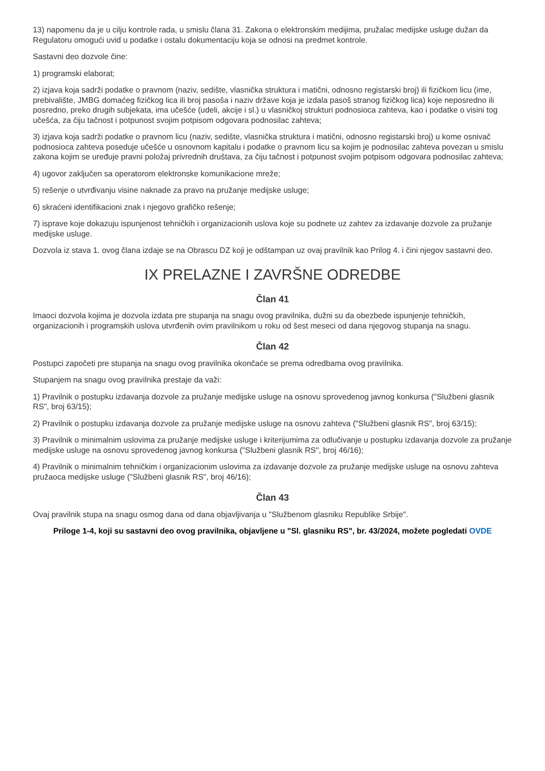13) napomenu da je u cilju kontrole rada, u smislu člana 31. Zakona o elektronskim medijima, pružalac medijske usluge dužan da Regulatoru omogući uvid u podatke i ostalu dokumentaciju koja se odnosi na predmet kontrole.
Sastavni deo dozvole čine:
1) programski elaborat;
2) izjava koja sadrži podatke o pravnom (naziv, sedište, vlasnička struktura i matični, odnosno registarski broj) ili fizičkom licu (ime, prebivalište, JMBG domaćeg fizičkog lica ili broj pasoša i naziv države koja je izdala pasoš stranog fizičkog lica) koje neposredno ili posredno, preko drugih subjekata, ima učešće (udeli, akcije i sl.) u vlasničkoj strukturi podnosioca zahteva, kao i podatke o visini tog učešća, za čiju tačnost i potpunost svojim potpisom odgovara podnosilac zahteva;
3) izjava koja sadrži podatke o pravnom licu (naziv, sedište, vlasnička struktura i matični, odnosno registarski broj) u kome osnivač podnosioca zahteva poseduje učešće u osnovnom kapitalu i podatke o pravnom licu sa kojim je podnosilac zahteva povezan u smislu zakona kojim se uređuje pravni položaj privrednih društava, za čiju tačnost i potpunost svojim potpisom odgovara podnosilac zahteva;
4) ugovor zaključen sa operatorom elektronske komunikacione mreže;
5) rešenje o utvrđivanju visine naknade za pravo na pružanje medijske usluge;
6) skraćeni identifikacioni znak i njegovo grafičko rešenje;
7) isprave koje dokazuju ispunjenost tehničkih i organizacionih uslova koje su podnete uz zahtev za izdavanje dozvole za pružanje medijske usluge.
Dozvola iz stava 1. ovog člana izdaje se na Obrascu DZ koji je odštampan uz ovaj pravilnik kao Prilog 4. i čini njegov sastavni deo.
IX PRELAZNE I ZAVRŠNE ODREDBE
Član 41
Imaoci dozvola kojima je dozvola izdata pre stupanja na snagu ovog pravilnika, dužni su da obezbede ispunjenje tehničkih, organizacionih i programskih uslova utvrđenih ovim pravilnikom u roku od šest meseci od dana njegovog stupanja na snagu.
Član 42
Postupci započeti pre stupanja na snagu ovog pravilnika okončaće se prema odredbama ovog pravilnika.
Stupanjem na snagu ovog pravilnika prestaje da važi:
1) Pravilnik o postupku izdavanja dozvole za pružanje medijske usluge na osnovu sprovedenog javnog konkursa ("Službeni glasnik RS", broj 63/15);
2) Pravilnik o postupku izdavanja dozvole za pružanje medijske usluge na osnovu zahteva ("Službeni glasnik RS", broj 63/15);
3) Pravilnik o minimalnim uslovima za pružanje medijske usluge i kriterijumima za odlučivanje u postupku izdavanja dozvole za pružanje medijske usluge na osnovu sprovedenog javnog konkursa ("Službeni glasnik RS", broj 46/16);
4) Pravilnik o minimalnim tehničkim i organizacionim uslovima za izdavanje dozvole za pružanje medijske usluge na osnovu zahteva pružaoca medijske usluge ("Službeni glasnik RS", broj 46/16);
Član 43
Ovaj pravilnik stupa na snagu osmog dana od dana objavljivanja u "Službenom glasniku Republike Srbije".
Priloge 1-4, koji su sastavni deo ovog pravilnika, objavljene u "Sl. glasniku RS", br. 43/2024, možete pogledati OVDE